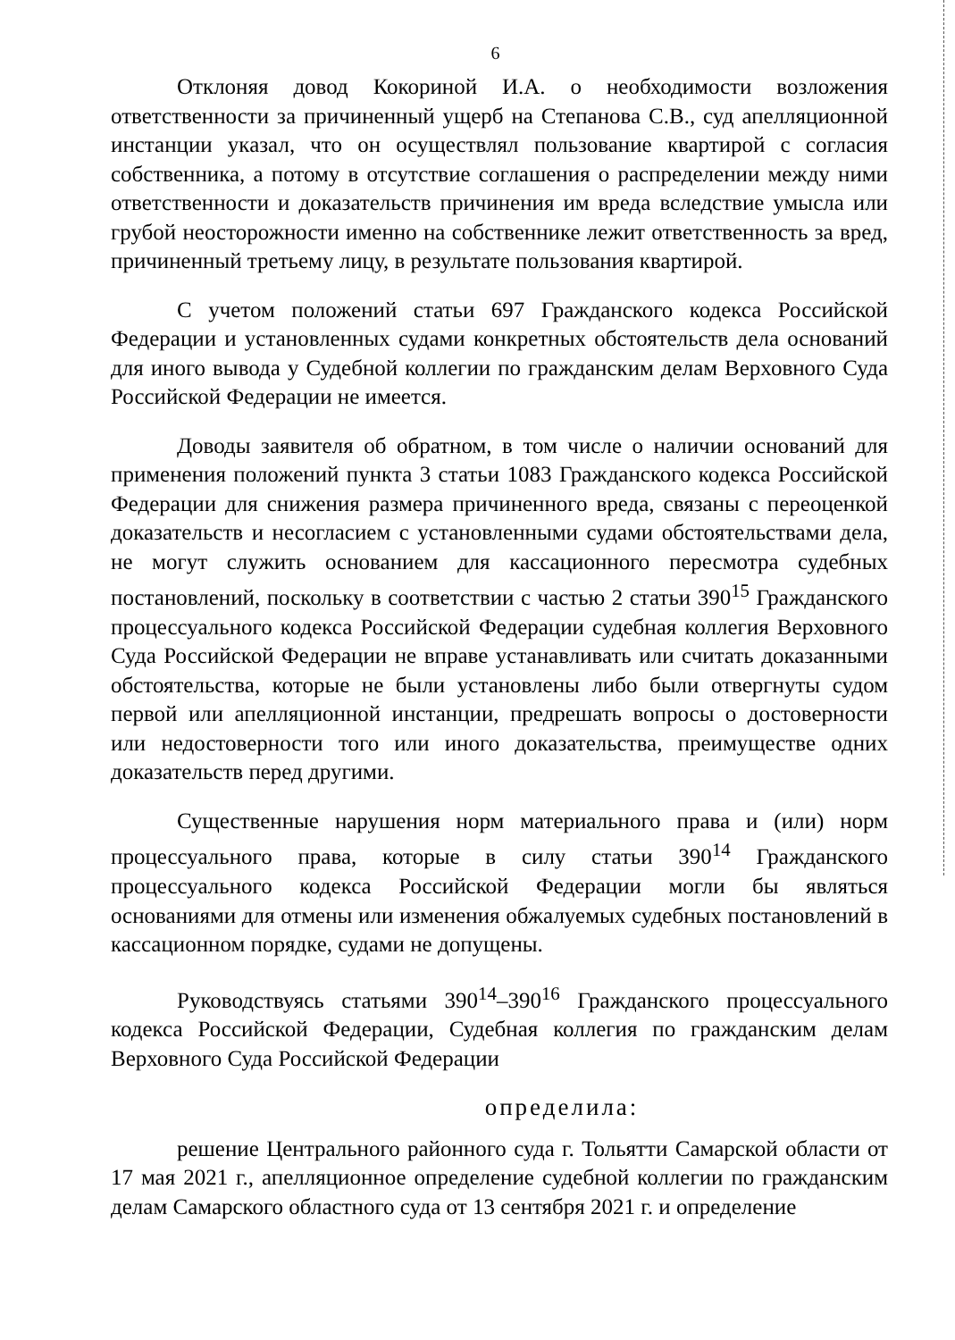6
Отклоняя довод Кокориной И.А. о необходимости возложения ответственности за причиненный ущерб на Степанова С.В., суд апелляционной инстанции указал, что он осуществлял пользование квартирой с согласия собственника, а потому в отсутствие соглашения о распределении между ними ответственности и доказательств причинения им вреда вследствие умысла или грубой неосторожности именно на собственнике лежит ответственность за вред, причиненный третьему лицу, в результате пользования квартирой.
С учетом положений статьи 697 Гражданского кодекса Российской Федерации и установленных судами конкретных обстоятельств дела оснований для иного вывода у Судебной коллегии по гражданским делам Верховного Суда Российской Федерации не имеется.
Доводы заявителя об обратном, в том числе о наличии оснований для применения положений пункта 3 статьи 1083 Гражданского кодекса Российской Федерации для снижения размера причиненного вреда, связаны с переоценкой доказательств и несогласием с установленными судами обстоятельствами дела, не могут служить основанием для кассационного пересмотра судебных постановлений, поскольку в соответствии с частью 2 статьи 390<sup>15</sup> Гражданского процессуального кодекса Российской Федерации судебная коллегия Верховного Суда Российской Федерации не вправе устанавливать или считать доказанными обстоятельства, которые не были установлены либо были отвергнуты судом первой или апелляционной инстанции, предрешать вопросы о достоверности или недостоверности того или иного доказательства, преимуществе одних доказательств перед другими.
Существенные нарушения норм материального права и (или) норм процессуального права, которые в силу статьи 390<sup>14</sup> Гражданского процессуального кодекса Российской Федерации могли бы являться основаниями для отмены или изменения обжалуемых судебных постановлений в кассационном порядке, судами не допущены.
Руководствуясь статьями 390<sup>14</sup>–390<sup>16</sup> Гражданского процессуального кодекса Российской Федерации, Судебная коллегия по гражданским делам Верховного Суда Российской Федерации
определила:
решение Центрального районного суда г. Тольятти Самарской области от 17 мая 2021 г., апелляционное определение судебной коллегии по гражданским делам Самарского областного суда от 13 сентября 2021 г. и определение